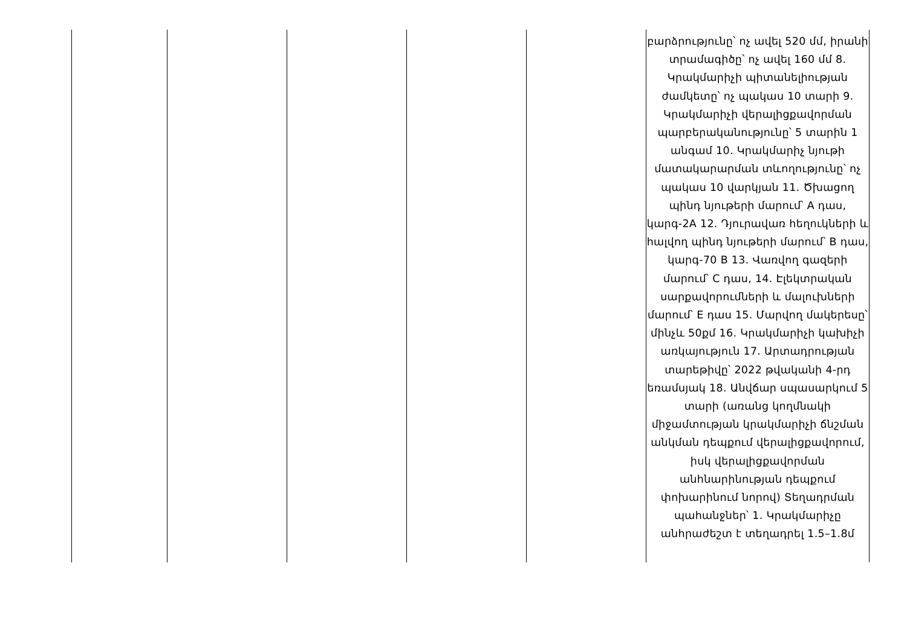| | | | | | բարձրությունը՝ ոչ ավել 520 մմ, իրանի տրամագիծը՝ ոչ ավել 160 մմ 8. Կրակմարիչի պիտանելիության ժամկետը՝ ոչ պակաս 10 տարի 9. Կրակմարիչի վերալիցքավորման պարբերականությունը՝ 5 տարին 1 անգամ 10. Կրակմարիչ նյութի մատակարարման տևողությունը՝ ոչ պակաս 10 վարկյան 11. Ծխացող պինդ նյութերի մարում՝ A դաս, կարգ-2A 12. Դյուրավառ հեղուկների և հալվող պինդ նյութերի մարում՝ B դաս, կարգ-70 B 13. Վառվող գազերի մարում՝ C դաս, 14. Էլեկտրական սարքավորումների և մալուխների մարում՝ E դաս 15. Մարվող մակերեսը՝ մինչև 50քմ 16. Կրակմարիչի կախիչի առկայություն 17. Արտադրության տարեթիվը՝ 2022 թվականի 4-րդ եռամսյակ 18. Անվճար սպասարկում 5 տարի (առանց կողմնակի միջամտության կրակմարիչի ճնշման անկման դեպքում վերալիցքավորում, իսկ վերալիցքավորման անհնարինության դեպքում փոխարինում նորով) Տեղադրման պահանջներ՝ 1. Կրակմարիչը անհրաժեշտ է տեղադրել 1.5–1.8մ |